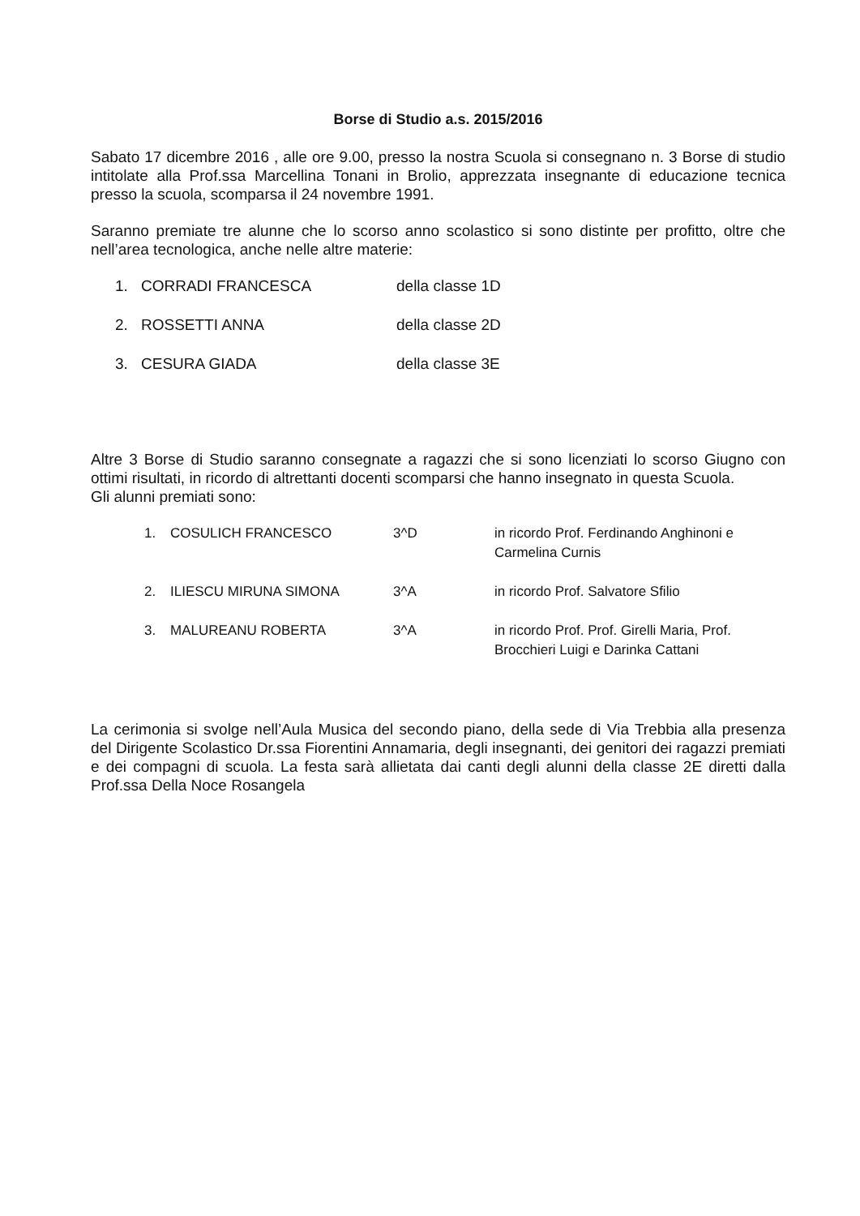Borse di Studio a.s. 2015/2016
Sabato 17 dicembre 2016 , alle ore 9.00, presso la nostra Scuola si consegnano n. 3 Borse di studio intitolate alla Prof.ssa Marcellina Tonani in Brolio, apprezzata insegnante di educazione tecnica presso la scuola, scomparsa il 24 novembre 1991.
Saranno premiate tre alunne che lo scorso anno scolastico si sono distinte per profitto, oltre che nell’area tecnologica, anche nelle altre materie:
1. CORRADI FRANCESCA della classe 1D
2. ROSSETTI ANNA della classe 2D
3. CESURA GIADA della classe 3E
Altre 3 Borse di Studio saranno consegnate a ragazzi che si sono licenziati lo scorso Giugno con ottimi risultati, in ricordo di altrettanti docenti scomparsi che hanno insegnato in questa Scuola.
Gli alunni premiati sono:
| 1. | COSULICH FRANCESCO | 3^D | in ricordo Prof. Ferdinando Anghinoni e Carmelina Curnis |
| 2. | ILIESCU MIRUNA SIMONA | 3^A | in ricordo Prof. Salvatore Sfilio |
| 3. | MALUREANU ROBERTA | 3^A | in ricordo Prof. Prof. Girelli Maria, Prof. Brocchieri Luigi e Darinka Cattani |
La cerimonia si svolge nell’Aula Musica del secondo piano, della sede di Via Trebbia alla presenza del Dirigente Scolastico Dr.ssa Fiorentini Annamaria, degli insegnanti, dei genitori dei ragazzi premiati e dei compagni di scuola. La festa sarà allietata dai canti degli alunni della classe 2E diretti dalla Prof.ssa Della Noce Rosangela